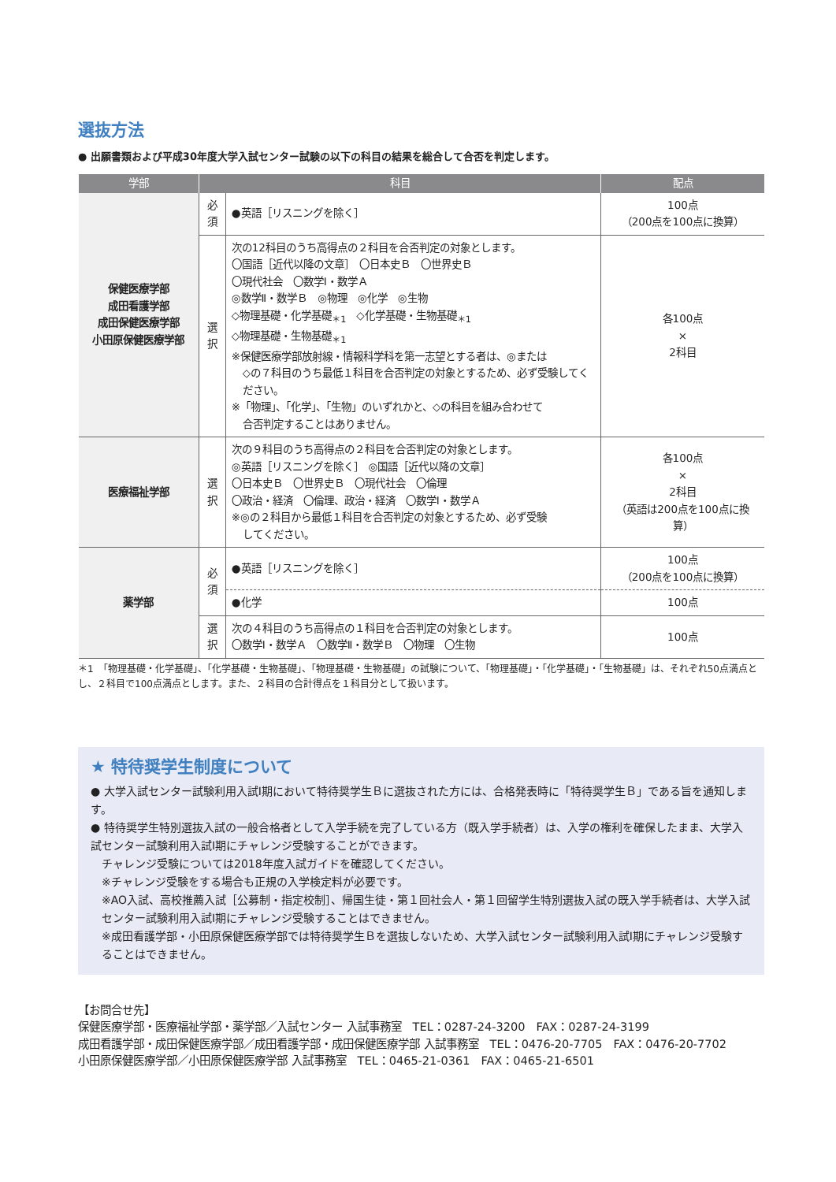選抜方法
● 出願書類および平成30年度大学入試センター試験の以下の科目の結果を総合して合否を判定します。
| 学部 | 科目 | | 配点 |
| --- | --- | --- | --- |
| 保健医療学部 成田看護学部 成田保健医療学部 小田原保健医療学部 | 必須 | ●英語［リスニングを除く］ | 100点 （200点を100点に換算） |
| | 選択 | 次の12科目のうち高得点の２科目を合否判定の対象とします。 〇国語［近代以降の文章］ 〇日本史Ｂ 〇世界史Ｂ 〇現代社会 〇数学Ⅰ・数学Ａ ◎数学Ⅱ・数学Ｂ ◎物理 ◎化学 ◎生物 ◇物理基礎・化学基礎<sub>＊1</sub> ◇化学基礎・生物基礎<sub>＊1</sub> ◇物理基礎・生物基礎<sub>＊1</sub> ※保健医療学部放射線・情報科学科を第一志望とする者は、◎または ◇の７科目のうち最低１科目を合否判定の対象とするため、必ず受験してください。 ※「物理」、「化学」、「生物」のいずれかと、◇の科目を組み合わせて 合否判定することはありません。 | 各100点 × 2科目 |
| 医療福祉学部 | 選択 | 次の９科目のうち高得点の２科目を合否判定の対象とします。 ◎英語［リスニングを除く］ ◎国語［近代以降の文章］ 〇日本史Ｂ 〇世界史Ｂ 〇現代社会 〇倫理 〇政治・経済 〇倫理、政治・経済 〇数学Ⅰ・数学Ａ ※◎の２科目から最低１科目を合否判定の対象とするため、必ず受験 してください。 | 各100点 × 2科目 （英語は200点を100点に換算） |
| 薬学部 | 必須 | ●英語［リスニングを除く］ | 100点 （200点を100点に換算） |
| | | ●化学 | 100点 |
| | 選択 | 次の４科目のうち高得点の１科目を合否判定の対象とします。 〇数学Ⅰ・数学Ａ 〇数学Ⅱ・数学Ｂ 〇物理 〇生物 | 100点 |
＊1　「物理基礎・化学基礎」、「化学基礎・生物基礎」、「物理基礎・生物基礎」の試験について、「物理基礎」・「化学基礎」・「生物基礎」は、それぞれ50点満点とし、２科目で100点満点とします。また、２科目の合計得点を１科目分として扱います。
★ 特待奨学生制度について
● 大学入試センター試験利用入試Ⅰ期において特待奨学生Ｂに選抜された方には、合格発表時に「特待奨学生Ｂ」である旨を通知します。
● 特待奨学生特別選抜入試の一般合格者として入学手続を完了している方（既入学手続者）は、入学の権利を確保したまま、大学入試センター試験利用入試Ⅰ期にチャレンジ受験することができます。
チャレンジ受験については2018年度入試ガイドを確認してください。
※チャレンジ受験をする場合も正規の入学検定料が必要です。
※AO入試、高校推薦入試［公募制・指定校制］、帰国生徒・第１回社会人・第１回留学生特別選抜入試の既入学手続者は、大学入試センター試験利用入試Ⅰ期にチャレンジ受験することはできません。
※成田看護学部・小田原保健医療学部では特待奨学生Ｂを選抜しないため、大学入試センター試験利用入試Ⅰ期にチャレンジ受験することはできません。
【お問合せ先】
保健医療学部・医療福祉学部・薬学部／入試センター 入試事務室　TEL：0287-24-3200　FAX：0287-24-3199
成田看護学部・成田保健医療学部／成田看護学部・成田保健医療学部 入試事務室　TEL：0476-20-7705　FAX：0476-20-7702
小田原保健医療学部／小田原保健医療学部 入試事務室　TEL：0465-21-0361　FAX：0465-21-6501